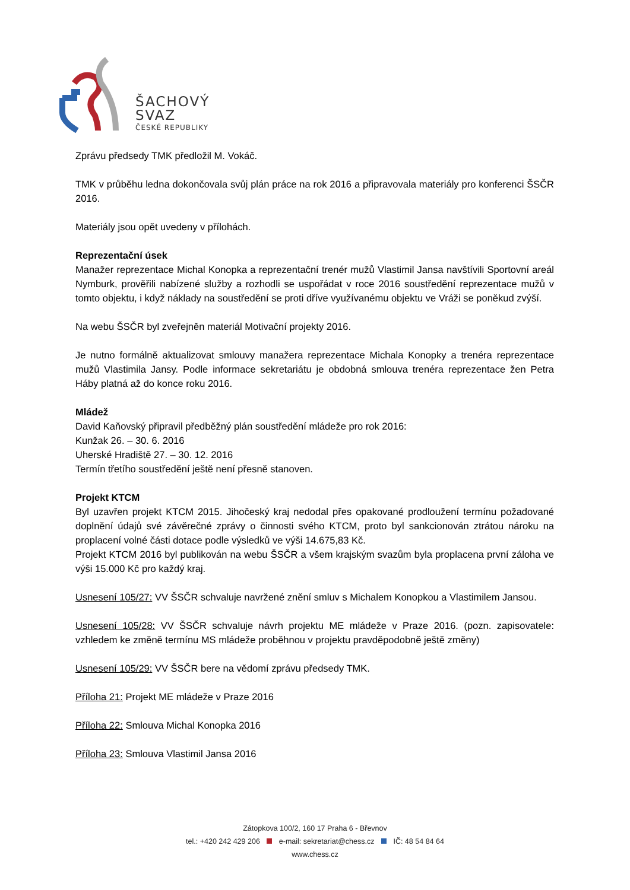ŠACHOVÝ
SVAZ
ČESKÉ REPUBLIKY
Zprávu předsedy TMK předložil M. Vokáč.
TMK v průběhu ledna dokončovala svůj plán práce na rok 2016 a připravovala materiály pro konferenci ŠSČR 2016.
Materiály jsou opět uvedeny v přílohách.
Reprezentační úsek
Manažer reprezentace Michal Konopka a reprezentační trenér mužů Vlastimil Jansa navštívili Sportovní areál Nymburk, prověřili nabízené služby a rozhodli se uspořádat v roce 2016 soustředění reprezentace mužů v tomto objektu, i když náklady na soustředění se proti dříve využívanému objektu ve Vráži se poněkud zvýší.
Na webu ŠSČR byl zveřejněn materiál Motivační projekty 2016.
Je nutno formálně aktualizovat smlouvy manažera reprezentace Michala Konopky a trenéra reprezentace mužů Vlastimila Jansy. Podle informace sekretariátu je obdobná smlouva trenéra reprezentace žen Petra Háby platná až do konce roku 2016.
Mládež
David Kaňovský připravil předběžný plán soustředění mládeže pro rok 2016:
Kunžak 26. – 30. 6. 2016
Uherské Hradiště 27. – 30. 12. 2016
Termín třetího soustředění ještě není přesně stanoven.
Projekt KTCM
Byl uzavřen projekt KTCM 2015. Jihočeský kraj nedodal přes opakované prodloužení termínu požadované doplnění údajů své závěrečné zprávy o činnosti svého KTCM, proto byl sankcionován ztrátou nároku na proplacení volné části dotace podle výsledků ve výši 14.675,83 Kč.
Projekt KTCM 2016 byl publikován na webu ŠSČR a všem krajským svazům byla proplacena první záloha ve výši 15.000 Kč pro každý kraj.
Usnesení 105/27: VV ŠSČR schvaluje navržené znění smluv s Michalem Konopkou a Vlastimilem Jansou.
Usnesení 105/28: VV ŠSČR schvaluje návrh projektu ME mládeže v Praze 2016. (pozn. zapisovatele: vzhledem ke změně termínu MS mládeže proběhnou v projektu pravděpodobně ještě změny)
Usnesení 105/29: VV ŠSČR bere na vědomí zprávu předsedy TMK.
Příloha 21: Projekt ME mládeže v Praze 2016
Příloha 22: Smlouva Michal Konopka 2016
Příloha 23: Smlouva Vlastimil Jansa 2016
Zátopkova 100/2, 160 17 Praha 6 - Břevnov
tel.: +420 242 429 206 e-mail: sekretariat@chess.cz IČ: 48 54 84 64
www.chess.cz